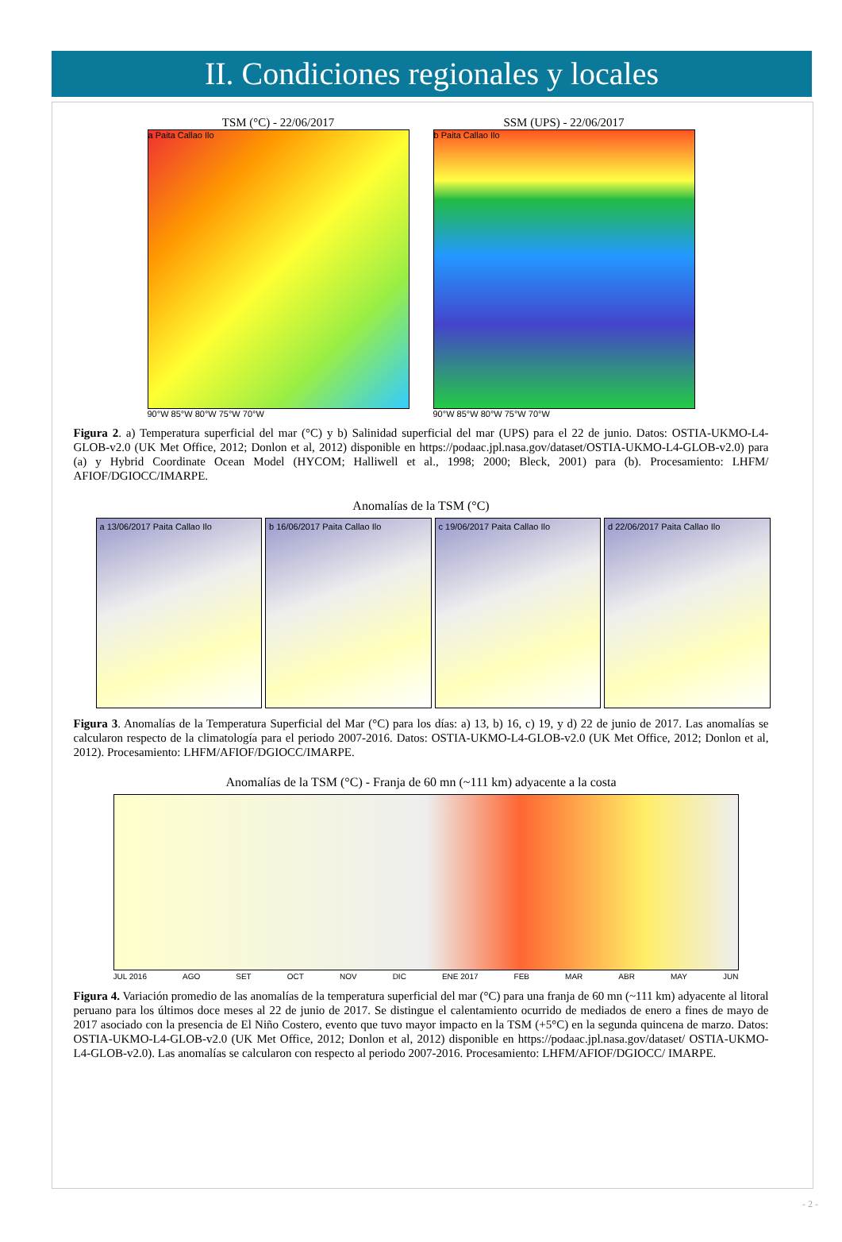II. Condiciones regionales y locales
TSM (°C) - 22/06/2017
a Paita Callao Ilo
90°W 85°W 80°W 75°W 70°W
SSM (UPS) - 22/06/2017
b Paita Callao Ilo
90°W 85°W 80°W 75°W 70°W
Figura 2. a) Temperatura superficial del mar (°C) y b) Salinidad superficial del mar (UPS) para el 22 de junio. Datos: OSTIA-UKMO-L4-GLOB-v2.0 (UK Met Office, 2012; Donlon et al, 2012) disponible en https://podaac.jpl.nasa.gov/dataset/OSTIA-UKMO-L4-GLOB-v2.0) para (a) y Hybrid Coordinate Ocean Model (HYCOM; Halliwell et al., 1998; 2000; Bleck, 2001) para (b). Procesamiento: LHFM/ AFIOF/DGIOCC/IMARPE.
Anomalías de la TSM (°C)
a 13/06/2017 Paita Callao Ilo b 16/06/2017 Paita Callao Ilo c 19/06/2017 Paita Callao Ilo d 22/06/2017 Paita Callao Ilo
Figura 3. Anomalías de la Temperatura Superficial del Mar (°C) para los días: a) 13, b) 16, c) 19, y d) 22 de junio de 2017. Las anomalías se calcularon respecto de la climatología para el periodo 2007-2016. Datos: OSTIA-UKMO-L4-GLOB-v2.0 (UK Met Office, 2012; Donlon et al, 2012). Procesamiento: LHFM/AFIOF/DGIOCC/IMARPE.
Anomalías de la TSM (°C) - Franja de 60 mn (~111 km) adyacente a la costa
JUL 2016 AGO SET OCT NOV DIC ENE 2017 FEB MAR ABR MAY JUN
Figura 4. Variación promedio de las anomalías de la temperatura superficial del mar (°C) para una franja de 60 mn (~111 km) adyacente al litoral peruano para los últimos doce meses al 22 de junio de 2017. Se distingue el calentamiento ocurrido de mediados de enero a fines de mayo de 2017 asociado con la presencia de El Niño Costero, evento que tuvo mayor impacto en la TSM (+5°C) en la segunda quincena de marzo. Datos: OSTIA-UKMO-L4-GLOB-v2.0 (UK Met Office, 2012; Donlon et al, 2012) disponible en https://podaac.jpl.nasa.gov/dataset/ OSTIA-UKMO-L4-GLOB-v2.0). Las anomalías se calcularon con respecto al periodo 2007-2016. Procesamiento: LHFM/AFIOF/DGIOCC/ IMARPE.
- 2 -